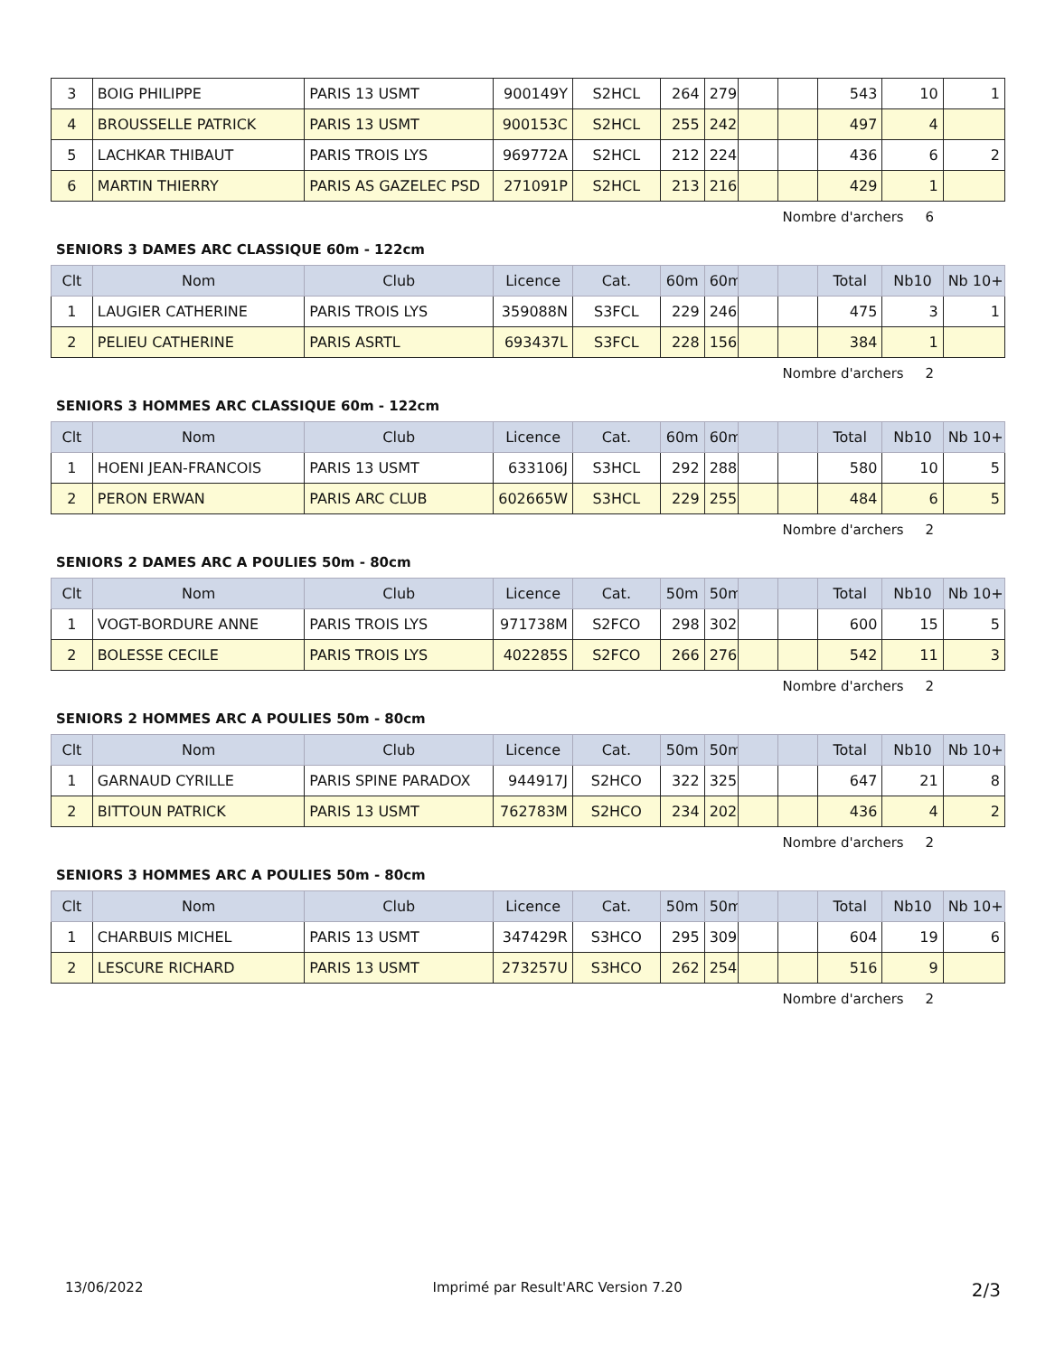| 3 | BOIG PHILIPPE | PARIS 13 USMT | 900149Y | S2HCL | 264 | 279 | | | 543 | 10 | 1 |
| 4 | BROUSSELLE PATRICK | PARIS 13 USMT | 900153C | S2HCL | 255 | 242 | | | 497 | 4 | |
| 5 | LACHKAR THIBAUT | PARIS TROIS LYS | 969772A | S2HCL | 212 | 224 | | | 436 | 6 | 2 |
| 6 | MARTIN THIERRY | PARIS AS GAZELEC PSD | 271091P | S2HCL | 213 | 216 | | | 429 | 1 | |
Nombre d'archers 6
SENIORS 3 DAMES ARC CLASSIQUE 60m - 122cm
| Clt | Nom | Club | Licence | Cat. | 60m | 60m | | | Total | Nb10 | Nb 10+ |
| --- | --- | --- | --- | --- | --- | --- | --- | --- | --- | --- | --- |
| 1 | LAUGIER CATHERINE | PARIS TROIS LYS | 359088N | S3FCL | 229 | 246 | | | 475 | 3 | 1 |
| 2 | PELIEU CATHERINE | PARIS ASRTL | 693437L | S3FCL | 228 | 156 | | | 384 | 1 | |
Nombre d'archers 2
SENIORS 3 HOMMES ARC CLASSIQUE 60m - 122cm
| Clt | Nom | Club | Licence | Cat. | 60m | 60m | | | Total | Nb10 | Nb 10+ |
| --- | --- | --- | --- | --- | --- | --- | --- | --- | --- | --- | --- |
| 1 | HOENI JEAN-FRANCOIS | PARIS 13 USMT | 633106J | S3HCL | 292 | 288 | | | 580 | 10 | 5 |
| 2 | PERON ERWAN | PARIS ARC CLUB | 602665W | S3HCL | 229 | 255 | | | 484 | 6 | 5 |
Nombre d'archers 2
SENIORS 2 DAMES ARC A POULIES 50m - 80cm
| Clt | Nom | Club | Licence | Cat. | 50m | 50m | | | Total | Nb10 | Nb 10+ |
| --- | --- | --- | --- | --- | --- | --- | --- | --- | --- | --- | --- |
| 1 | VOGT-BORDURE ANNE | PARIS TROIS LYS | 971738M | S2FCO | 298 | 302 | | | 600 | 15 | 5 |
| 2 | BOLESSE CECILE | PARIS TROIS LYS | 402285S | S2FCO | 266 | 276 | | | 542 | 11 | 3 |
Nombre d'archers 2
SENIORS 2 HOMMES ARC A POULIES 50m - 80cm
| Clt | Nom | Club | Licence | Cat. | 50m | 50m | | | Total | Nb10 | Nb 10+ |
| --- | --- | --- | --- | --- | --- | --- | --- | --- | --- | --- | --- |
| 1 | GARNAUD CYRILLE | PARIS SPINE PARADOX | 944917J | S2HCO | 322 | 325 | | | 647 | 21 | 8 |
| 2 | BITTOUN PATRICK | PARIS 13 USMT | 762783M | S2HCO | 234 | 202 | | | 436 | 4 | 2 |
Nombre d'archers 2
SENIORS 3 HOMMES ARC A POULIES 50m - 80cm
| Clt | Nom | Club | Licence | Cat. | 50m | 50m | | | Total | Nb10 | Nb 10+ |
| --- | --- | --- | --- | --- | --- | --- | --- | --- | --- | --- | --- |
| 1 | CHARBUIS MICHEL | PARIS 13 USMT | 347429R | S3HCO | 295 | 309 | | | 604 | 19 | 6 |
| 2 | LESCURE RICHARD | PARIS 13 USMT | 273257U | S3HCO | 262 | 254 | | | 516 | 9 | |
Nombre d'archers 2
13/06/2022 Imprimé par Result'ARC Version 7.20 2/3